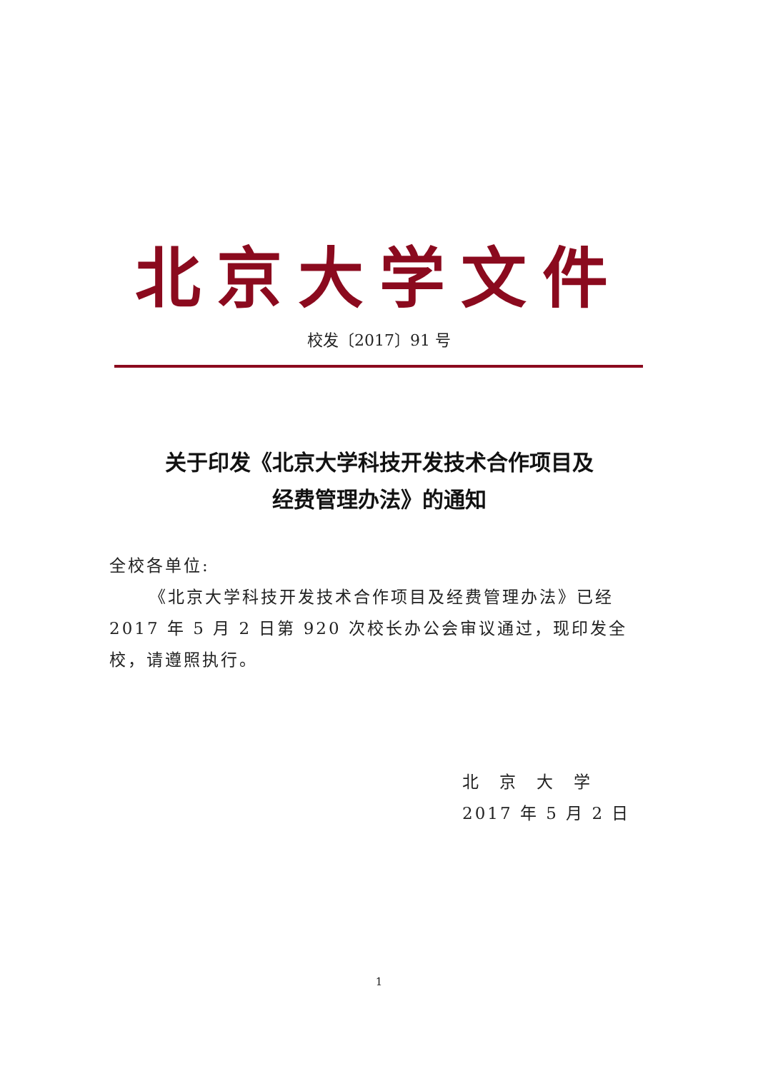北京大学文件
校发〔2017〕91 号
关于印发《北京大学科技开发技术合作项目及
经费管理办法》的通知
全校各单位:
《北京大学科技开发技术合作项目及经费管理办法》已经 2017 年 5 月 2 日第 920 次校长办公会审议通过，现印发全校，请遵照执行。
北　京　大　学
2017 年 5 月 2 日
1